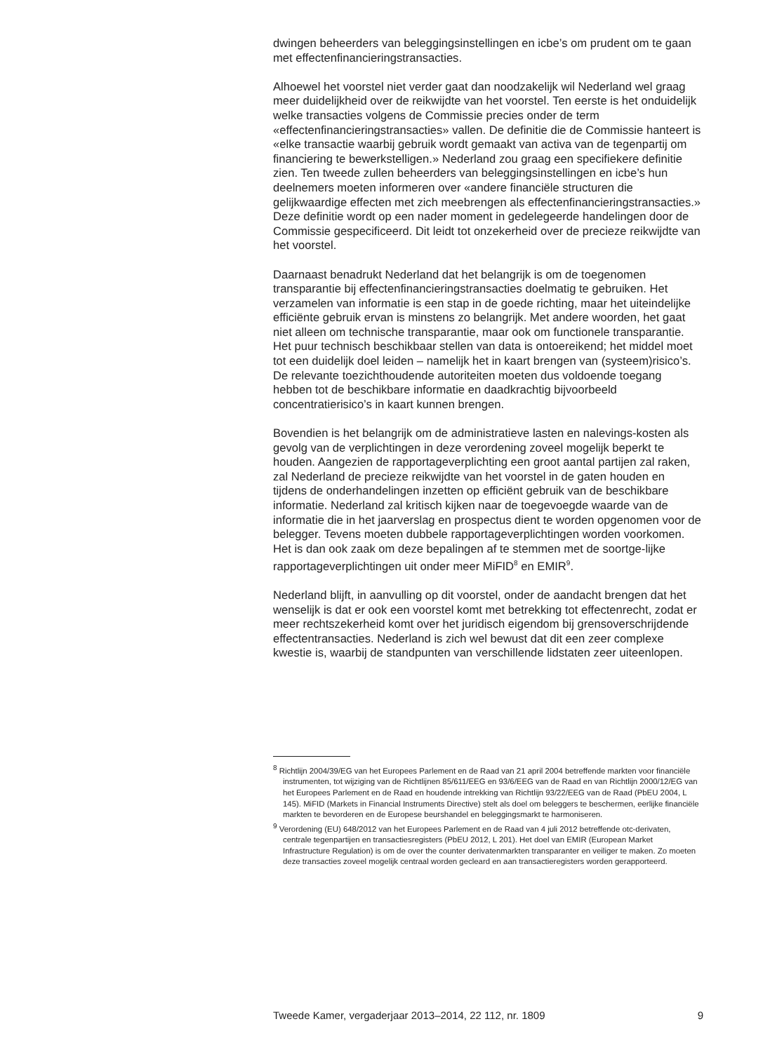dwingen beheerders van beleggingsinstellingen en icbe’s om prudent om te gaan met effectenfinancieringstransacties.
Alhoewel het voorstel niet verder gaat dan noodzakelijk wil Nederland wel graag meer duidelijkheid over de reikwijdte van het voorstel. Ten eerste is het onduidelijk welke transacties volgens de Commissie precies onder de term «effectenfinancieringstransacties» vallen. De definitie die de Commissie hanteert is «elke transactie waarbij gebruik wordt gemaakt van activa van de tegenpartij om financiering te bewerkstelligen.» Nederland zou graag een specifiekere definitie zien. Ten tweede zullen beheerders van beleggingsinstellingen en icbe’s hun deelnemers moeten informeren over «andere financiële structuren die gelijkwaardige effecten met zich meebrengen als effectenfinancieringstransacties.» Deze definitie wordt op een nader moment in gedelegeerde handelingen door de Commissie gespecificeerd. Dit leidt tot onzekerheid over de precieze reikwijdte van het voorstel.
Daarnaast benadrukt Nederland dat het belangrijk is om de toegenomen transparantie bij effectenfinancieringstransacties doelmatig te gebruiken. Het verzamelen van informatie is een stap in de goede richting, maar het uiteindelijke efficiënte gebruik ervan is minstens zo belangrijk. Met andere woorden, het gaat niet alleen om technische transparantie, maar ook om functionele transparantie. Het puur technisch beschikbaar stellen van data is ontoereikend; het middel moet tot een duidelijk doel leiden – namelijk het in kaart brengen van (systeem)risico’s. De relevante toezichthoudende autoriteiten moeten dus voldoende toegang hebben tot de beschikbare informatie en daadkrachtig bijvoorbeeld concentratierisico’s in kaart kunnen brengen.
Bovendien is het belangrijk om de administratieve lasten en nalevings-kosten als gevolg van de verplichtingen in deze verordening zoveel mogelijk beperkt te houden. Aangezien de rapportageverplichting een groot aantal partijen zal raken, zal Nederland de precieze reikwijdte van het voorstel in de gaten houden en tijdens de onderhandelingen inzetten op efficiënt gebruik van de beschikbare informatie. Nederland zal kritisch kijken naar de toegevoegde waarde van de informatie die in het jaarverslag en prospectus dient te worden opgenomen voor de belegger. Tevens moeten dubbele rapportageverplichtingen worden voorkomen. Het is dan ook zaak om deze bepalingen af te stemmen met de soortge-lijke rapportageverplichtingen uit onder meer MiFID<sup>8</sup> en EMIR<sup>9</sup>.
Nederland blijft, in aanvulling op dit voorstel, onder de aandacht brengen dat het wenselijk is dat er ook een voorstel komt met betrekking tot effectenrecht, zodat er meer rechtszekerheid komt over het juridisch eigendom bij grensoverschrijdende effectentransacties. Nederland is zich wel bewust dat dit een zeer complexe kwestie is, waarbij de standpunten van verschillende lidstaten zeer uiteenlopen.
<sup>8</sup> Richtlijn 2004/39/EG van het Europees Parlement en de Raad van 21 april 2004 betreffende markten voor financiële instrumenten, tot wijziging van de Richtlijnen 85/611/EEG en 93/6/EEG van de Raad en van Richtlijn 2000/12/EG van het Europees Parlement en de Raad en houdende intrekking van Richtlijn 93/22/EEG van de Raad (PbEU 2004, L 145). MiFID (Markets in Financial Instruments Directive) stelt als doel om beleggers te beschermen, eerlijke financiële markten te bevorderen en de Europese beurshandel en beleggingsmarkt te harmoniseren.
<sup>9</sup> Verordening (EU) 648/2012 van het Europees Parlement en de Raad van 4 juli 2012 betreffende otc-derivaten, centrale tegenpartijen en transactiesregisters (PbEU 2012, L 201). Het doel van EMIR (European Market Infrastructure Regulation) is om de over the counter derivatenmarkten transparanter en veiliger te maken. Zo moeten deze transacties zoveel mogelijk centraal worden gecleard en aan transactieregisters worden gerapporteerd.
Tweede Kamer, vergaderjaar 2013–2014, 22 112, nr. 1809 9